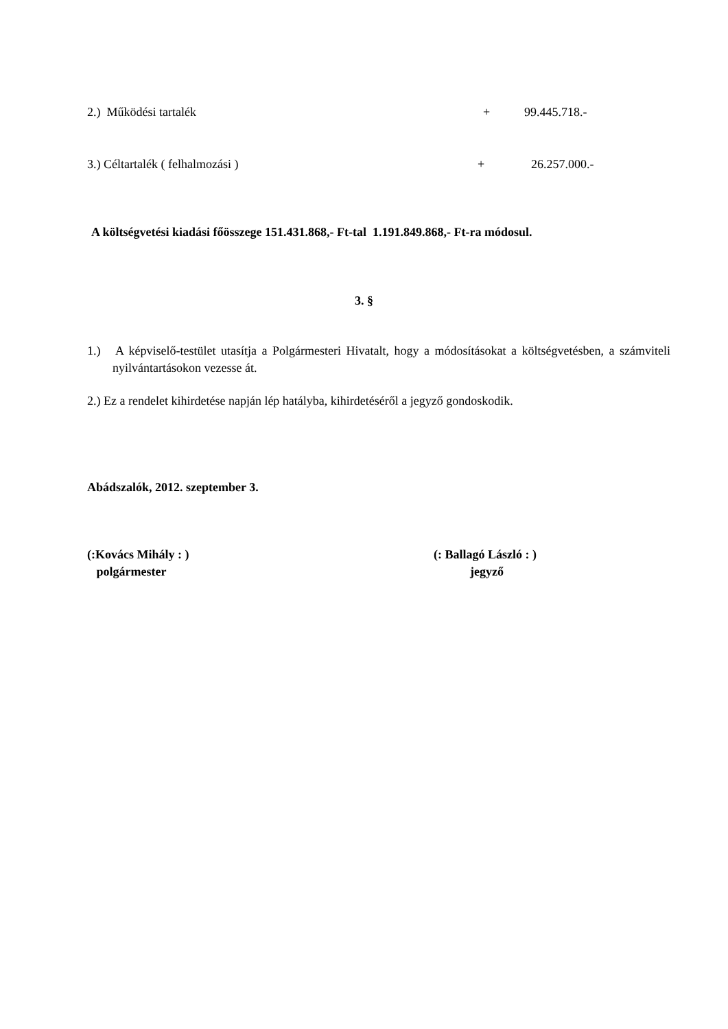2.) Működési tartalék + 99.445.718.-
3.) Céltartalék ( felhalmozási ) + 26.257.000.-
A költségvetési kiadási főösszege 151.431.868,- Ft-tal 1.191.849.868,- Ft-ra módosul.
3. §
1.) A képviselő-testület utasítja a Polgármesteri Hivatalt, hogy a módosításokat a költségvetésben, a számviteli nyilvántartásokon vezesse át.
2.) Ez a rendelet kihirdetése napján lép hatályba, kihirdetéséről a jegyző gondoskodik.
Abádszalók, 2012. szeptember 3.
(:Kovács Mihály : )
polgármester
(: Ballagó László : )
jegyző